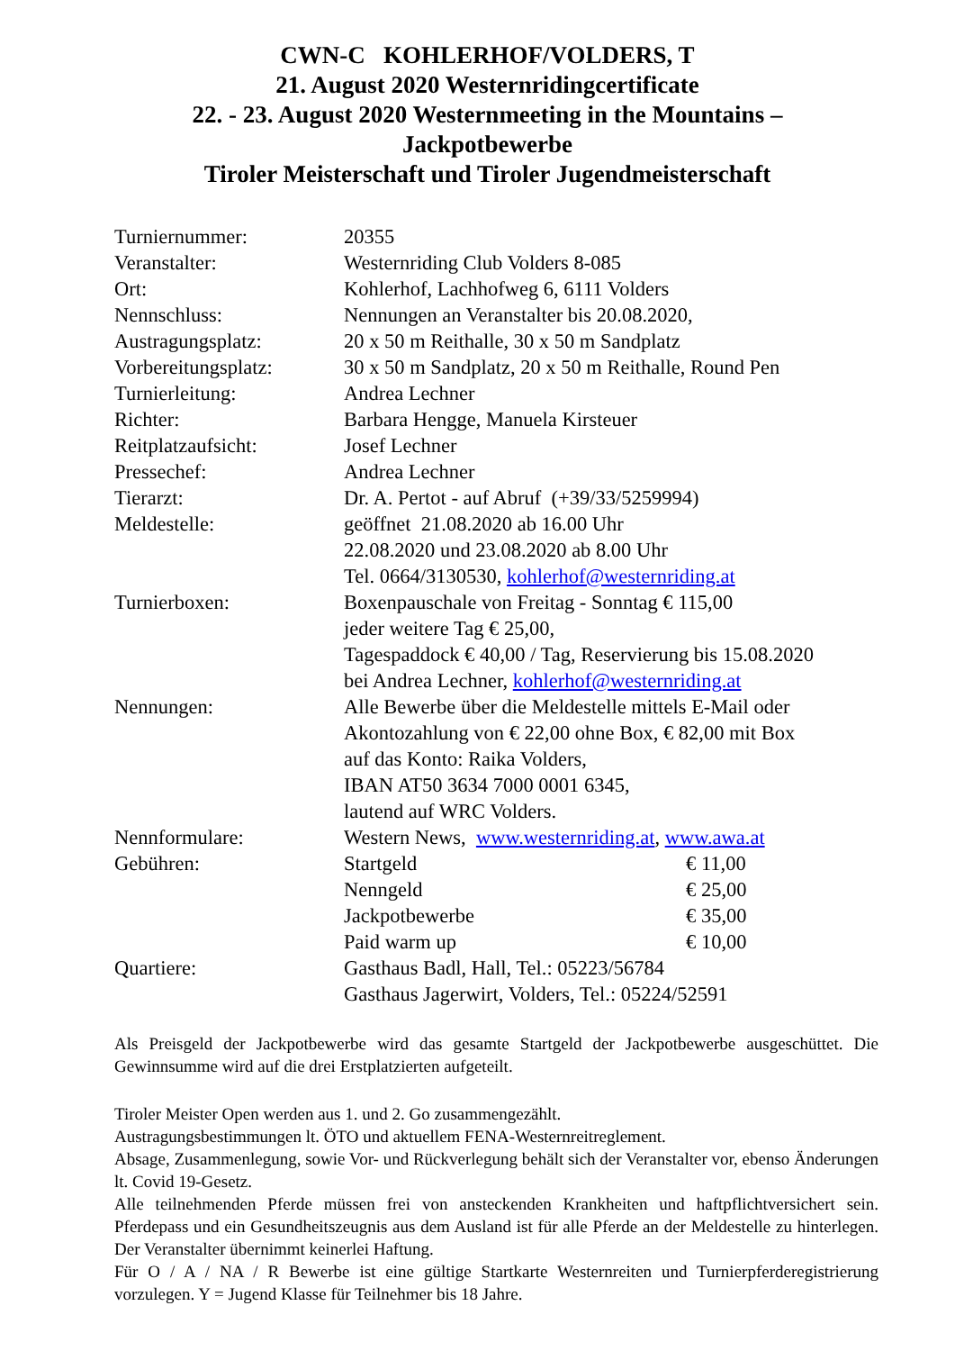CWN-C KOHLERHOF/VOLDERS, T
21. August 2020 Westernridingcertificate
22. - 23. August 2020 Westernmeeting in the Mountains –
Jackpotbewerbe
Tiroler Meisterschaft und Tiroler Jugendmeisterschaft
| Turniernummer: | 20355 | |
| Veranstalter: | Westernriding Club Volders 8-085 | |
| Ort: | Kohlerhof, Lachhofweg 6, 6111 Volders | |
| Nennschluss: | Nennungen an Veranstalter bis 20.08.2020, | |
| Austragungsplatz: | 20 x 50 m Reithalle, 30 x 50 m Sandplatz | |
| Vorbereitungsplatz: | 30 x 50 m Sandplatz, 20 x 50 m Reithalle, Round Pen | |
| Turnierleitung: | Andrea Lechner | |
| Richter: | Barbara Hengge, Manuela Kirsteuer | |
| Reitplatzaufsicht: | Josef Lechner | |
| Pressechef: | Andrea Lechner | |
| Tierarzt: | Dr. A. Pertot - auf Abruf (+39/33/5259994) | |
| Meldestelle: | geöffnet 21.08.2020 ab 16.00 Uhr 22.08.2020 und 23.08.2020 ab 8.00 Uhr Tel. 0664/3130530, kohlerhof@westernriding.at | |
| Turnierboxen: | Boxenpauschale von Freitag - Sonntag € 115,00 jeder weitere Tag € 25,00, Tagespaddock € 40,00 / Tag, Reservierung bis 15.08.2020 bei Andrea Lechner, kohlerhof@westernriding.at | |
| Nennungen: | Alle Bewerbe über die Meldestelle mittels E-Mail oder Akontozahlung von € 22,00 ohne Box, € 82,00 mit Box auf das Konto: Raika Volders, IBAN AT50 3634 7000 0001 6345, lautend auf WRC Volders. | |
| Nennformulare: | Western News, www.westernriding.at , www.awa.at | |
| Gebühren: | Startgeld | € 11,00 |
| | Nenngeld | € 25,00 |
| | Jackpotbewerbe | € 35,00 |
| | Paid warm up | € 10,00 |
| Quartiere: | Gasthaus Badl, Hall, Tel.: 05223/56784 Gasthaus Jagerwirt, Volders, Tel.: 05224/52591 | |
Als Preisgeld der Jackpotbewerbe wird das gesamte Startgeld der Jackpotbewerbe ausgeschüttet. Die Gewinnsumme wird auf die drei Erstplatzierten aufgeteilt.
Tiroler Meister Open werden aus 1. und 2. Go zusammengezählt.
Austragungsbestimmungen lt. ÖTO und aktuellem FENA-Westernreitreglement.
Absage, Zusammenlegung, sowie Vor- und Rückverlegung behält sich der Veranstalter vor, ebenso Änderungen lt. Covid 19-Gesetz.
Alle teilnehmenden Pferde müssen frei von ansteckenden Krankheiten und haftpflichtversichert sein. Pferdepass und ein Gesundheitszeugnis aus dem Ausland ist für alle Pferde an der Meldestelle zu hinterlegen. Der Veranstalter übernimmt keinerlei Haftung.
Für O / A / NA / R Bewerbe ist eine gültige Startkarte Westernreiten und Turnierpferderegistrierung vorzulegen. Y = Jugend Klasse für Teilnehmer bis 18 Jahre.